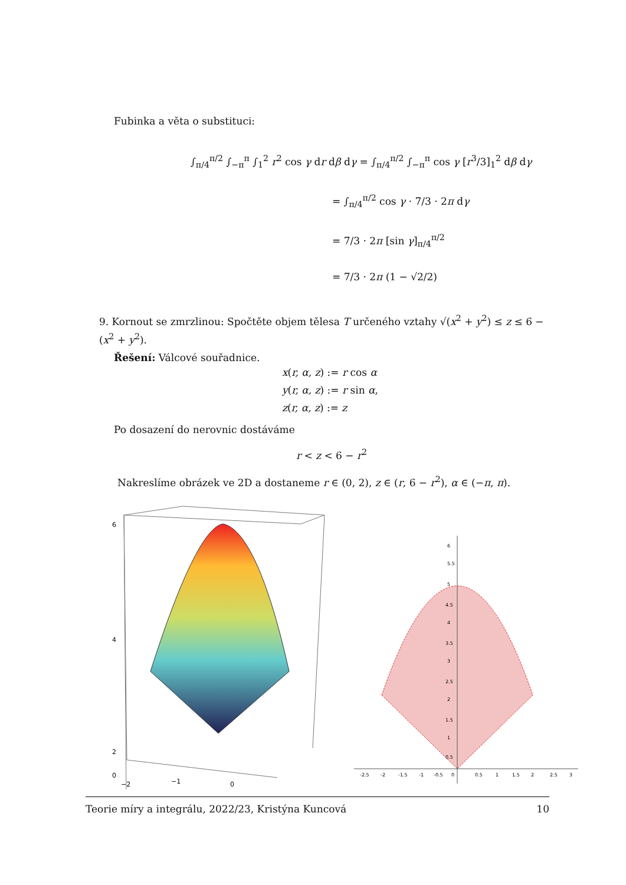Fubinka a věta o substituci:
∫<sub>π/4</sub><sup>π/2</sup> ∫<sub>−π</sub><sup>π</sup> ∫<sub>1</sub><sup>2</sup> r<sup>2</sup> cos γ dr dβ dγ = ∫<sub>π/4</sub><sup>π/2</sup> ∫<sub>−π</sub><sup>π</sup> cos γ [r<sup>3</sup>/3]<sub>1</sub><sup>2</sup> dβ dγ
= ∫<sub>π/4</sub><sup>π/2</sup> cos γ · 7/3 · 2π dγ
= 7/3 · 2π [sin γ]<sub>π/4</sub><sup>π/2</sup>
= 7/3 · 2π (1 − √2/2)
9. Kornout se zmrzlinou: Spočtěte objem tělesa T určeného vztahy √(x<sup>2</sup> + y<sup>2</sup>) ≤ z ≤ 6 − (x<sup>2</sup> + y<sup>2</sup>).
Řešení: Válcové souřadnice.
x(r, α, z) := r cos α
y(r, α, z) := r sin α,
z(r, α, z) := z
Po dosazení do nerovnic dostáváme
r < z < 6 − r<sup>2</sup>
Nakreslíme obrázek ve 2D a dostaneme r ∈ (0, 2), z ∈ (r, 6 − r<sup>2</sup>), α ∈ (−π, π).
6
4
2
0
−2
−1
0
-2.5
-2
-1.5
-1
-0.5
0
0.5
1
1.5
2
2.5
3
5.5
5
4.5
4
3.5
3
2.5
2
1.5
1
0.5
6
Teorie míry a integrálu, 2022/23, Kristýna Kuncová 10